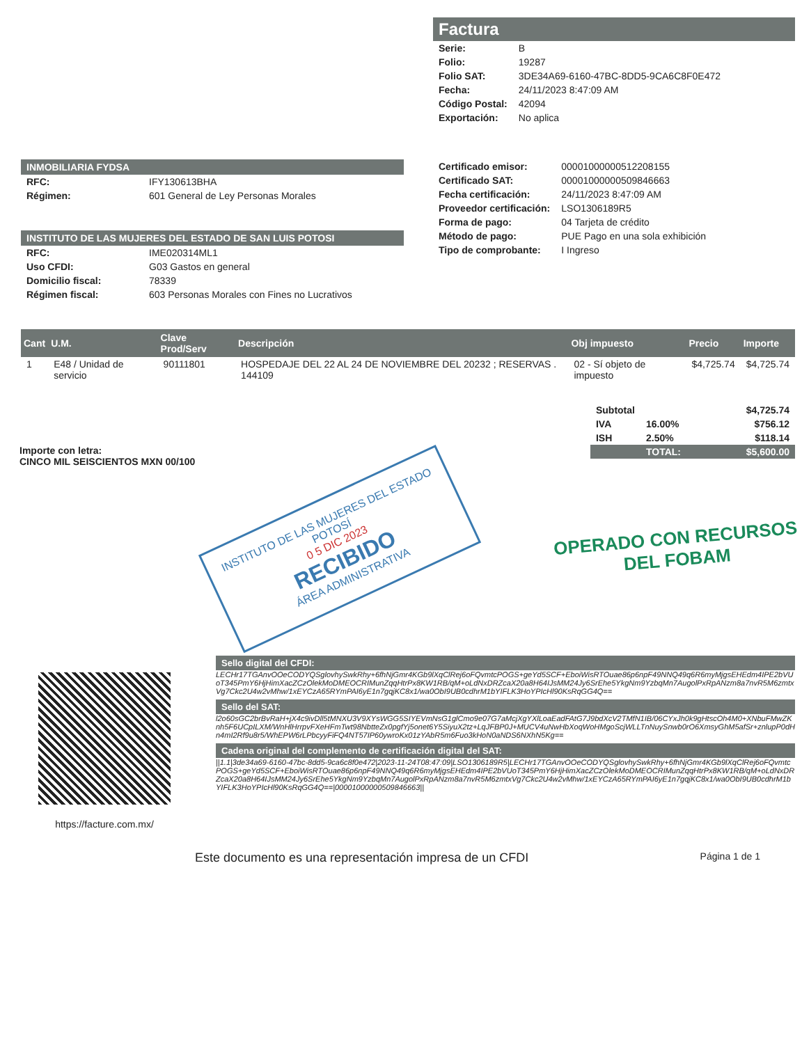Factura
| Serie: | B |
| Folio: | 19287 |
| Folio SAT: | 3DE34A69-6160-47BC-8DD5-9CA6C8F0E472 |
| Fecha: | 24/11/2023 8:47:09 AM |
| Código Postal: | 42094 |
| Exportación: | No aplica |
INMOBILIARIA FYDSA
| RFC: | IFY130613BHA |
| Régimen: | 601 General de Ley Personas Morales |
INSTITUTO DE LAS MUJERES DEL ESTADO DE SAN LUIS POTOSI
| RFC: | IME020314ML1 |
| Uso CFDI: | G03 Gastos en general |
| Domicilio fiscal: | 78339 |
| Régimen fiscal: | 603 Personas Morales con Fines no Lucrativos |
| Certificado emisor: | 00001000000512208155 |
| Certificado SAT: | 00001000000509846663 |
| Fecha certificación: | 24/11/2023 8:47:09 AM |
| Proveedor certificación: | LSO1306189R5 |
| Forma de pago: | 04 Tarjeta de crédito |
| Método de pago: | PUE Pago en una sola exhibición |
| Tipo de comprobante: | I Ingreso |
| Cant | U.M. | Clave Prod/Serv | Descripción | Obj impuesto | Precio | Importe |
| --- | --- | --- | --- | --- | --- | --- |
| 1 | E48 / Unidad de servicio | 90111801 | HOSPEDAJE DEL 22 AL 24 DE NOVIEMBRE DEL 20232 ; RESERVAS . 144109 | 02 - Sí objeto de impuesto | $4,725.74 | $4,725.74 |
| Subtotal | | $4,725.74 |
| IVA | 16.00% | $756.12 |
| ISH | 2.50% | $118.14 |
| | TOTAL: | $5,600.00 |
Importe con letra:
CINCO MIL SEISCIENTOS MXN 00/100
INSTITUTO DE LAS MUJERES DEL ESTADO
POTOSÍ
0 5 DIC 2023
RECIBIDO
ÁREA ADMINISTRATIVA
OPERADO CON RECURSOS
DEL FOBAM
https://facture.com.mx/
Sello digital del CFDI:
LECHr17TGAnvOOeCODYQSglovhySwkRhy+6fhNjGmr4KGb9lXqClRej6oFQvmtcPOGS+geYd5SCF+EboiWisRTOuae86p6npF49NNQ49q6R6myMjgsEHEdm4IPE2bVUoT345PmY6HjHimXacZCzOlekMoDMEOCRIMunZqqHtrPx8KW1RB/qM+oLdNxDRZcaX20a8H64IJsMM24Jy6SrEhe5YkgNm9YzbqMn7AugolPxRpANzm8a7nvR5M6zmtxVg7Ckc2U4w2vMhw/1xEYCzA65RYmPAI6yE1n7gqjKC8x1/wa0ObI9UB0cdhrM1bYIFLK3HoYPIcHl90KsRqGG4Q==
Sello del SAT:
l2o60sGC2brBvRaH+jX4c9ivDll5tMNXU3V9XYsWGG5SIYEVmNsG1glCmo9e07G7aMcjXgYXlLoaEadFAtG7J9bdXcV2TMfN1IB/06CYxJh0k9gHtscOh4M0+XNbuFMwZKnh5F6UCpILXM/WnHlHrrpvFXeHFmTwt98NbtteZx0pgfYj5onet6Y5SiyuX2tz+LqJFBP0J+MUCV4uNwHbXoqWoHMgoScjWLLTnNuySnwb0rO6XmsyGhM5afSr+znlupP0dHn4mI2Rf9u8r5/WhEPW6rLPbcyyFiFQ4NT57IP60ywroKx01zYAbR5m6Fuo3kHoN0aNDS6NXhN5Kg==
Cadena original del complemento de certificación digital del SAT:
||1.1|3de34a69-6160-47bc-8dd5-9ca6c8f0e472|2023-11-24T08:47:09|LSO1306189R5|LECHr17TGAnvOOeCODYQSglovhySwkRhy+6fhNjGmr4KGb9lXqClRej6oFQvmtcPOGS+geYd5SCF+EboiWisRTOuae86p6npF49NNQ49q6R6myMjgsEHEdm4IPE2bVUoT345PmY6HjHimXacZCzOlekMoDMEOCRIMunZqqHtrPx8KW1RB/qM+oLdNxDRZcaX20a8H64IJsMM24Jy6SrEhe5YkgNm9YzbqMn7AugolPxRpANzm8a7nvR5M6zmtxVg7Ckc2U4w2vMhw/1xEYCzA65RYmPAI6yE1n7gqjKC8x1/wa0ObI9UB0cdhrM1bYIFLK3HoYPIcHl90KsRqGG4Q==|00001000000509846663||
Este documento es una representación impresa de un CFDI Página 1 de 1